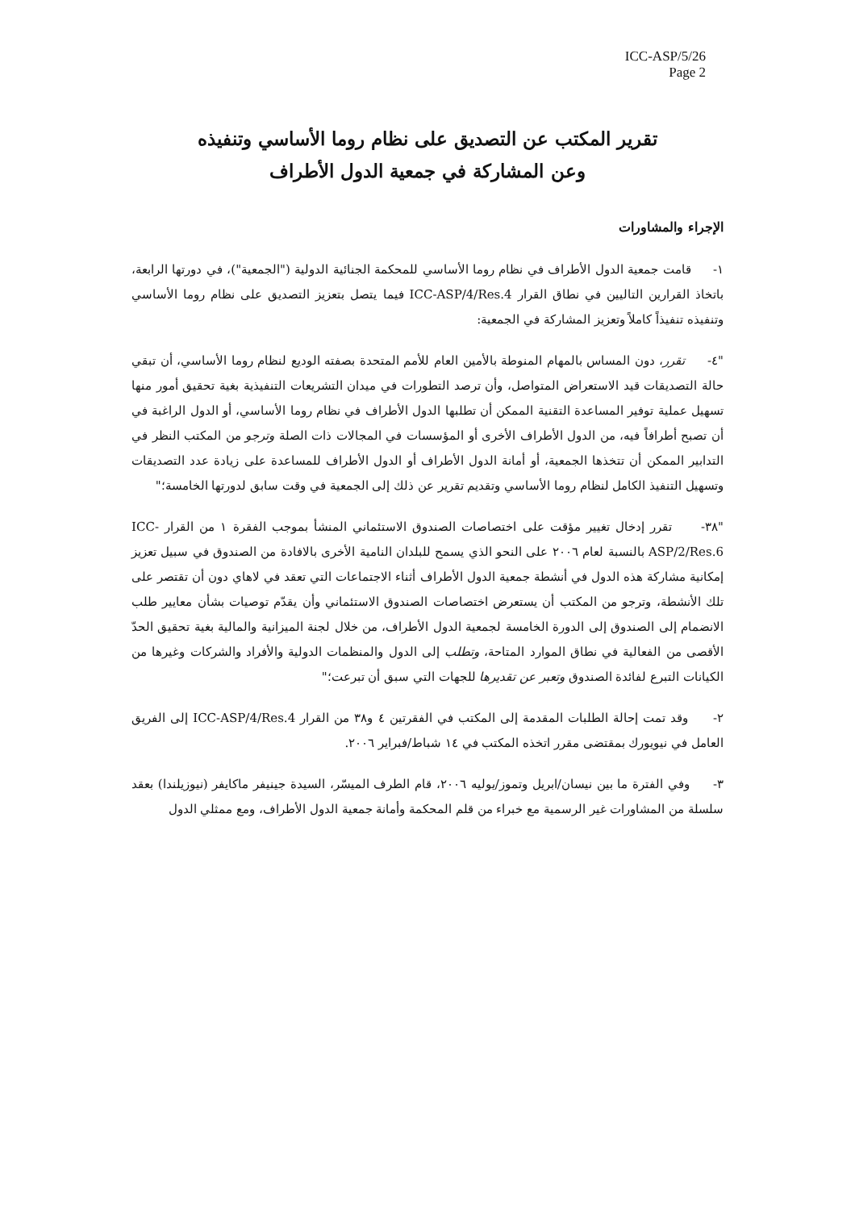ICC-ASP/5/26
Page 2
تقرير المكتب عن التصديق على نظام روما الأساسي وتنفيذه
وعن المشاركة في جمعية الدول الأطراف
الإجراء والمشاورات
١- قامت جمعية الدول الأطراف في نظام روما الأساسي للمحكمة الجنائية الدولية ("الجمعية")، في دورتها الرابعة، باتخاذ القرارين التاليين في نطاق القرار ICC-ASP/4/Res.4 فيما يتصل بتعزيز التصديق على نظام روما الأساسي وتنفيذه تنفيذاً كاملاً وتعزيز المشاركة في الجمعية:
"٤- تقرر، دون المساس بالمهام المنوطة بالأمين العام للأمم المتحدة بصفته الوديع لنظام روما الأساسي، أن تبقي حالة التصديقات قيد الاستعراض المتواصل، وأن ترصد التطورات في ميدان التشريعات التنفيذية بغية تحقيق أمور منها تسهيل عملية توفير المساعدة التقنية الممكن أن تطلبها الدول الأطراف في نظام روما الأساسي، أو الدول الراغبة في أن تصبح أطرافاً فيه، من الدول الأطراف الأخرى أو المؤسسات في المجالات ذات الصلة وترجو من المكتب النظر في التدابير الممكن أن تتخذها الجمعية، أو أمانة الدول الأطراف أو الدول الأطراف للمساعدة على زيادة عدد التصديقات وتسهيل التنفيذ الكامل لنظام روما الأساسي وتقديم تقرير عن ذلك إلى الجمعية في وقت سابق لدورتها الخامسة؛"
"٣٨- تقرر إدخال تغيير مؤقت على اختصاصات الصندوق الاستئماني المنشأ بموجب الفقرة ١ من القرار ICC-ASP/2/Res.6 بالنسبة لعام ٢٠٠٦ على النحو الذي يسمح للبلدان النامية الأخرى بالافادة من الصندوق في سبيل تعزيز إمكانية مشاركة هذه الدول في أنشطة جمعية الدول الأطراف أثناء الاجتماعات التي تعقد في لاهاي دون أن تقتصر على تلك الأنشطة، وترجو من المكتب أن يستعرض اختصاصات الصندوق الاستئماني وأن يقدّم توصيات بشأن معايير طلب الانضمام إلى الصندوق إلى الدورة الخامسة لجمعية الدول الأطراف، من خلال لجنة الميزانية والمالية بغية تحقيق الحدّ الأقصى من الفعالية في نطاق الموارد المتاحة، وتطلب إلى الدول والمنظمات الدولية والأفراد والشركات وغيرها من الكيانات التبرع لفائدة الصندوق وتعبر عن تقديرها للجهات التي سبق أن تبرعت؛"
٢- وقد تمت إحالة الطلبات المقدمة إلى المكتب في الفقرتين ٤ و٣٨ من القرار ICC-ASP/4/Res.4 إلى الفريق العامل في نيويورك بمقتضى مقرر اتخذه المكتب في ١٤ شباط/فبراير ٢٠٠٦.
٣- وفي الفترة ما بين نيسان/ابريل وتموز/يوليه ٢٠٠٦، قام الطرف الميسّر، السيدة جينيفر ماكايفر (نيوزيلندا) بعقد سلسلة من المشاورات غير الرسمية مع خبراء من قلم المحكمة وأمانة جمعية الدول الأطراف، ومع ممثلي الدول